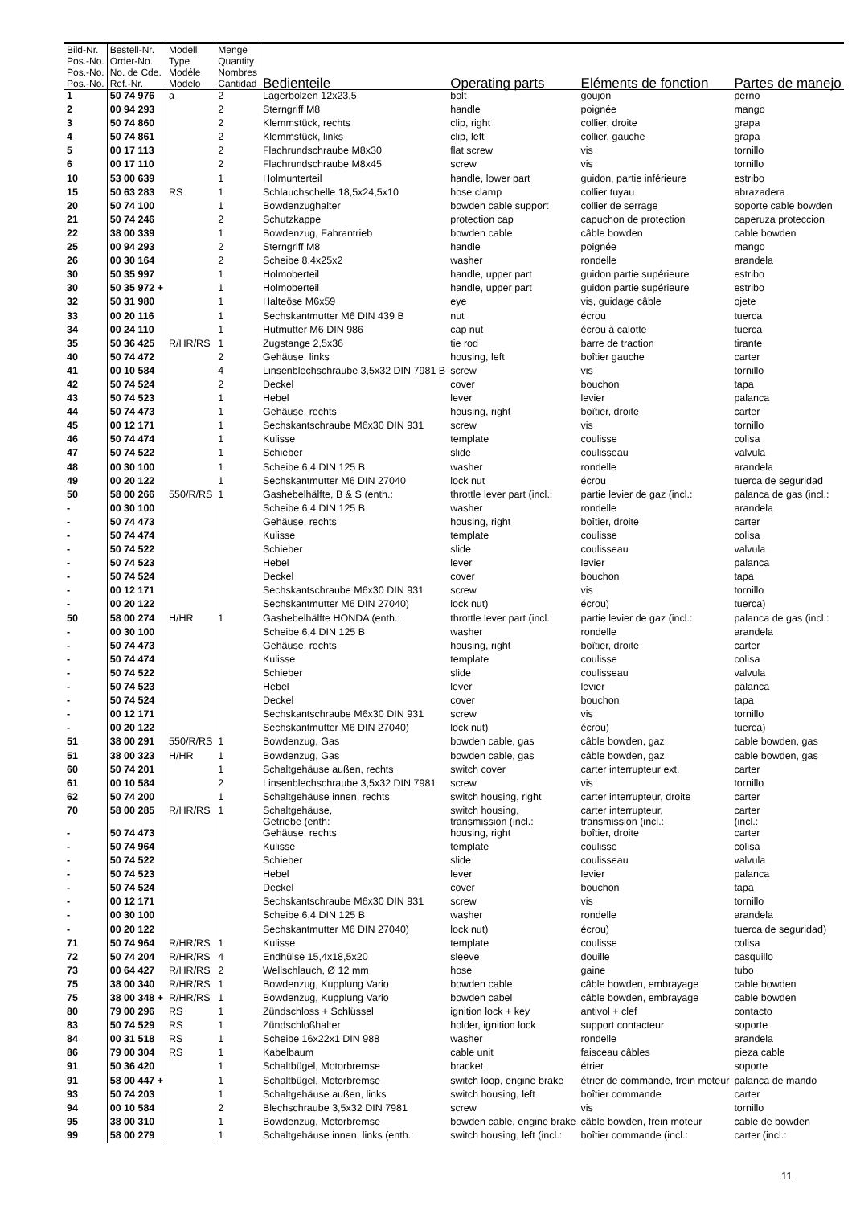| Bild-Nr. Pos.-No. Pos.-No. Pos.-No. | Bestell-Nr. Order-No. No. de Cde. Ref.-Nr. | Modell Type Modéle Modelo | Menge Quantity Nombres Cantidad | Bedienteile | Operating parts | Eléments de fonction | Partes de manejo |
| --- | --- | --- | --- | --- | --- | --- | --- |
| 1 | 50 74 976 | a | 2 | Lagerbolzen 12x23,5 | bolt | goujon | perno |
| 2 | 00 94 293 | | 2 | Sterngriff M8 | handle | poignée | mango |
| 3 | 50 74 860 | | 2 | Klemmstück, rechts | clip, right | collier, droite | grapa |
| 4 | 50 74 861 | | 2 | Klemmstück, links | clip, left | collier, gauche | grapa |
| 5 | 00 17 113 | | 2 | Flachrundschraube M8x30 | flat screw | vis | tornillo |
| 6 | 00 17 110 | | 2 | Flachrundschraube M8x45 | screw | vis | tornillo |
| 10 | 53 00 639 | | 1 | Holmunterteil | handle, lower part | guidon, partie inférieure | estribo |
| 15 | 50 63 283 | RS | 1 | Schlauchschelle 18,5x24,5x10 | hose clamp | collier tuyau | abrazadera |
| 20 | 50 74 100 | | 1 | Bowdenzughalter | bowden cable support | collier de serrage | soporte cable bowden |
| 21 | 50 74 246 | | 2 | Schutzkappe | protection cap | capuchon de protection | caperuza proteccion |
| 22 | 38 00 339 | | 1 | Bowdenzug, Fahrantrieb | bowden cable | câble bowden | cable bowden |
| 25 | 00 94 293 | | 2 | Sterngriff M8 | handle | poignée | mango |
| 26 | 00 30 164 | | 2 | Scheibe 8,4x25x2 | washer | rondelle | arandela |
| 30 | 50 35 997 | | 1 | Holmoberteil | handle, upper part | guidon partie supérieure | estribo |
| 30 | 50 35 972 + | | 1 | Holmoberteil | handle, upper part | guidon partie supérieure | estribo |
| 32 | 50 31 980 | | 1 | Halteöse M6x59 | eye | vis, guidage câble | ojete |
| 33 | 00 20 116 | | 1 | Sechskantmutter M6 DIN 439 B | nut | écrou | tuerca |
| 34 | 00 24 110 | | 1 | Hutmutter M6 DIN 986 | cap nut | écrou à calotte | tuerca |
| 35 | 50 36 425 | R/HR/RS | 1 | Zugstange 2,5x36 | tie rod | barre de traction | tirante |
| 40 | 50 74 472 | | 2 | Gehäuse, links | housing, left | boîtier gauche | carter |
| 41 | 00 10 584 | | 4 | Linsenblechschraube 3,5x32 DIN 7981 B | screw | vis | tornillo |
| 42 | 50 74 524 | | 2 | Deckel | cover | bouchon | tapa |
| 43 | 50 74 523 | | 1 | Hebel | lever | levier | palanca |
| 44 | 50 74 473 | | 1 | Gehäuse, rechts | housing, right | boîtier, droite | carter |
| 45 | 00 12 171 | | 1 | Sechskantschraube M6x30 DIN 931 | screw | vis | tornillo |
| 46 | 50 74 474 | | 1 | Kulisse | template | coulisse | colisa |
| 47 | 50 74 522 | | 1 | Schieber | slide | coulisseau | valvula |
| 48 | 00 30 100 | | 1 | Scheibe 6,4 DIN 125 B | washer | rondelle | arandela |
| 49 | 00 20 122 | | 1 | Sechskantmutter M6 DIN 27040 | lock nut | écrou | tuerca de seguridad |
| 50 | 58 00 266 | 550/R/RS | 1 | Gashebelhälfte, B & S (enth.: | throttle lever part (incl.: | partie levier de gaz (incl.: | palanca de gas (incl.: |
| - | 00 30 100 | | | Scheibe 6,4 DIN 125 B | washer | rondelle | arandela |
| - | 50 74 473 | | | Gehäuse, rechts | housing, right | boîtier, droite | carter |
| - | 50 74 474 | | | Kulisse | template | coulisse | colisa |
| - | 50 74 522 | | | Schieber | slide | coulisseau | valvula |
| - | 50 74 523 | | | Hebel | lever | levier | palanca |
| - | 50 74 524 | | | Deckel | cover | bouchon | tapa |
| - | 00 12 171 | | | Sechskantschraube M6x30 DIN 931 | screw | vis | tornillo |
| - | 00 20 122 | | | Sechskantmutter M6 DIN 27040) | lock nut) | écrou) | tuerca) |
| 50 | 58 00 274 | H/HR | 1 | Gashebelhälfte HONDA (enth.: | throttle lever part (incl.: | partie levier de gaz (incl.: | palanca de gas (incl.: |
| - | 00 30 100 | | | Scheibe 6,4 DIN 125 B | washer | rondelle | arandela |
| - | 50 74 473 | | | Gehäuse, rechts | housing, right | boîtier, droite | carter |
| - | 50 74 474 | | | Kulisse | template | coulisse | colisa |
| - | 50 74 522 | | | Schieber | slide | coulisseau | valvula |
| - | 50 74 523 | | | Hebel | lever | levier | palanca |
| - | 50 74 524 | | | Deckel | cover | bouchon | tapa |
| - | 00 12 171 | | | Sechskantschraube M6x30 DIN 931 | screw | vis | tornillo |
| - | 00 20 122 | | | Sechskantmutter M6 DIN 27040) | lock nut) | écrou) | tuerca) |
| 51 | 38 00 291 | 550/R/RS | 1 | Bowdenzug, Gas | bowden cable, gas | câble bowden, gaz | cable bowden, gas |
| 51 | 38 00 323 | H/HR | 1 | Bowdenzug, Gas | bowden cable, gas | câble bowden, gaz | cable bowden, gas |
| 60 | 50 74 201 | | 1 | Schaltgehäuse außen, rechts | switch cover | carter interrupteur ext. | carter |
| 61 | 00 10 584 | | 2 | Linsenblechschraube 3,5x32 DIN 7981 | screw | vis | tornillo |
| 62 | 50 74 200 | | 1 | Schaltgehäuse innen, rechts | switch housing, right | carter interrupteur, droite | carter |
| 70 | 58 00 285 | R/HR/RS | 1 | Schaltgehäuse, Getriebe (enth: | switch housing, transmission (incl.: | carter interrupteur, transmission (incl.: | carter (incl.: |
| - | 50 74 473 | | | Gehäuse, rechts | housing, right | boîtier, droite | carter |
| - | 50 74 964 | | | Kulisse | template | coulisse | colisa |
| - | 50 74 522 | | | Schieber | slide | coulisseau | valvula |
| - | 50 74 523 | | | Hebel | lever | levier | palanca |
| - | 50 74 524 | | | Deckel | cover | bouchon | tapa |
| - | 00 12 171 | | | Sechskantschraube M6x30 DIN 931 | screw | vis | tornillo |
| - | 00 30 100 | | | Scheibe 6,4 DIN 125 B | washer | rondelle | arandela |
| - | 00 20 122 | | | Sechskantmutter M6 DIN 27040) | lock nut) | écrou) | tuerca de seguridad) |
| 71 | 50 74 964 | R/HR/RS | 1 | Kulisse | template | coulisse | colisa |
| 72 | 50 74 204 | R/HR/RS | 4 | Endhülse 15,4x18,5x20 | sleeve | douille | casquillo |
| 73 | 00 64 427 | R/HR/RS | 2 | Wellschlauch, Ø 12 mm | hose | gaine | tubo |
| 75 | 38 00 340 | R/HR/RS | 1 | Bowdenzug, Kupplung Vario | bowden cable | câble bowden, embrayage | cable bowden |
| 75 | 38 00 348 + | R/HR/RS | 1 | Bowdenzug, Kupplung Vario | bowden cabel | câble bowden, embrayage | cable bowden |
| 80 | 79 00 296 | RS | 1 | Zündschloss + Schlüssel | ignition lock + key | antivol + clef | contacto |
| 83 | 50 74 529 | RS | 1 | Zündschloßhalter | holder, ignition lock | support contacteur | soporte |
| 84 | 00 31 518 | RS | 1 | Scheibe 16x22x1 DIN 988 | washer | rondelle | arandela |
| 86 | 79 00 304 | RS | 1 | Kabelbaum | cable unit | faisceau câbles | pieza cable |
| 91 | 50 36 420 | | 1 | Schaltbügel, Motorbremse | bracket | étrier | soporte |
| 91 | 58 00 447 + | | 1 | Schaltbügel, Motorbremse | switch loop, engine brake | étrier de commande, frein moteur | palanca de mando |
| 93 | 50 74 203 | | 1 | Schaltgehäuse außen, links | switch housing, left | boîtier commande | carter |
| 94 | 00 10 584 | | 2 | Blechschraube 3,5x32 DIN 7981 | screw | vis | tornillo |
| 95 | 38 00 310 | | 1 | Bowdenzug, Motorbremse | bowden cable, engine brake | câble bowden, frein moteur | cable de bowden |
| 99 | 58 00 279 | | 1 | Schaltgehäuse innen, links (enth.: | switch housing, left (incl.: | boîtier commande (incl.: | carter (incl.: |
11